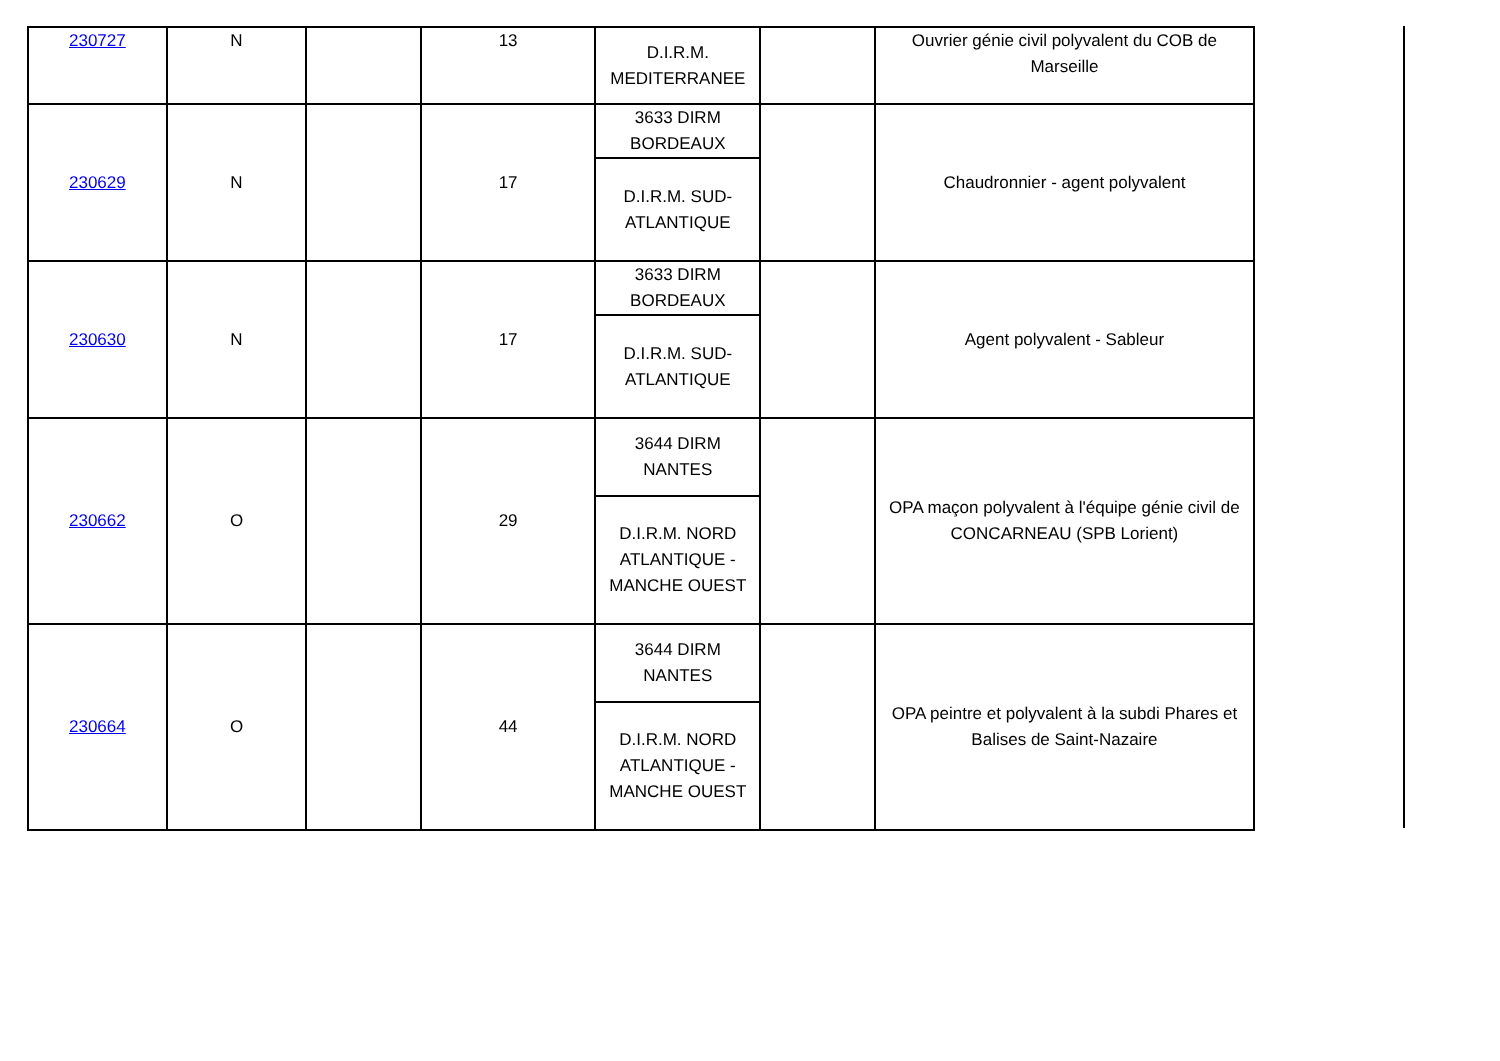| 230727 | N | | 13 | D.I.R.M. MEDITERRANEE | | Ouvrier génie civil polyvalent du COB de Marseille |
| 230629 | N | | 17 | 3633 DIRM BORDEAUX | | Chaudronnier - agent polyvalent |
| | | | | D.I.R.M. SUD-ATLANTIQUE | | |
| 230630 | N | | 17 | 3633 DIRM BORDEAUX | | Agent polyvalent - Sableur |
| | | | | D.I.R.M. SUD-ATLANTIQUE | | |
| 230662 | O | | 29 | 3644 DIRM NANTES | | OPA maçon polyvalent à l'équipe génie civil de CONCARNEAU (SPB Lorient) |
| | | | | D.I.R.M. NORD ATLANTIQUE - MANCHE OUEST | | |
| 230664 | O | | 44 | 3644 DIRM NANTES | | OPA peintre et polyvalent à la subdi Phares et Balises de Saint-Nazaire |
| | | | | D.I.R.M. NORD ATLANTIQUE - MANCHE OUEST | | |